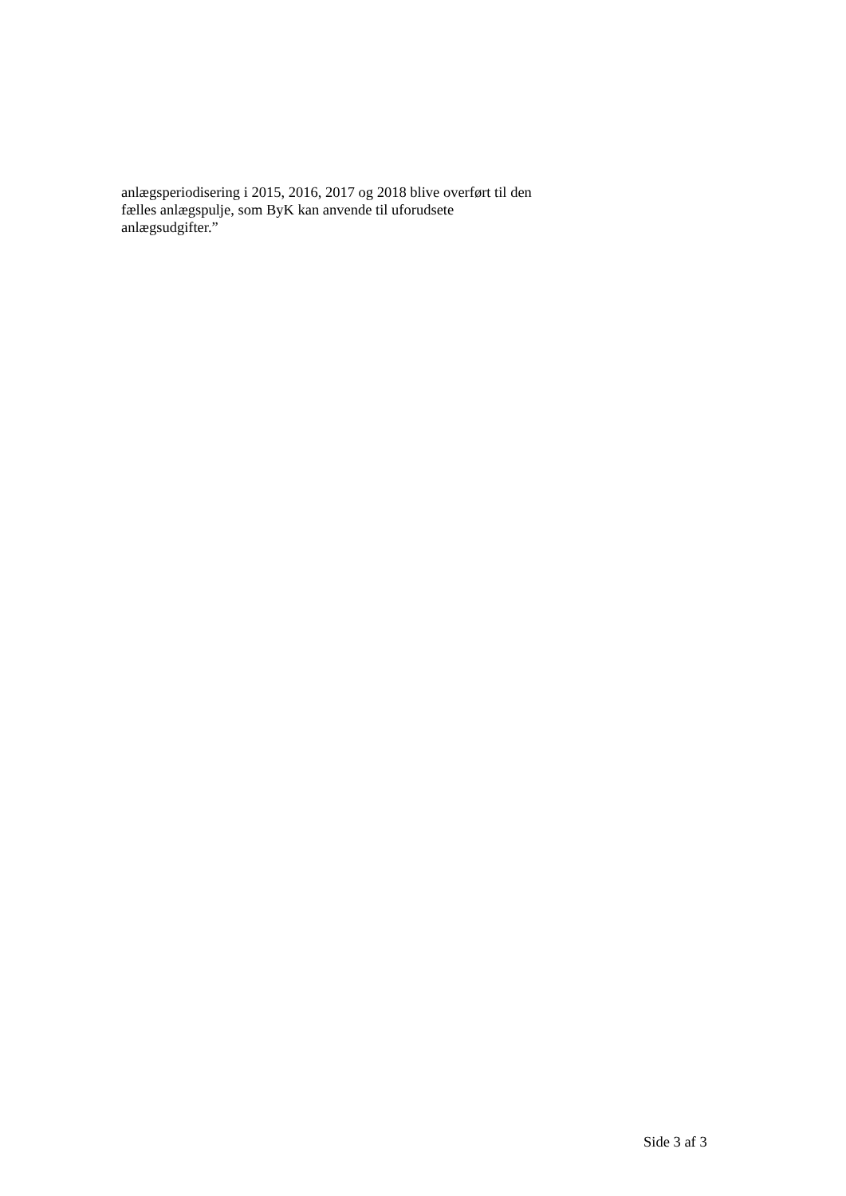anlægsperiodisering i 2015, 2016, 2017 og 2018 blive overført til den
fælles anlægspulje, som ByK kan anvende til uforudsete
anlægsudgifter.”
Side 3 af 3